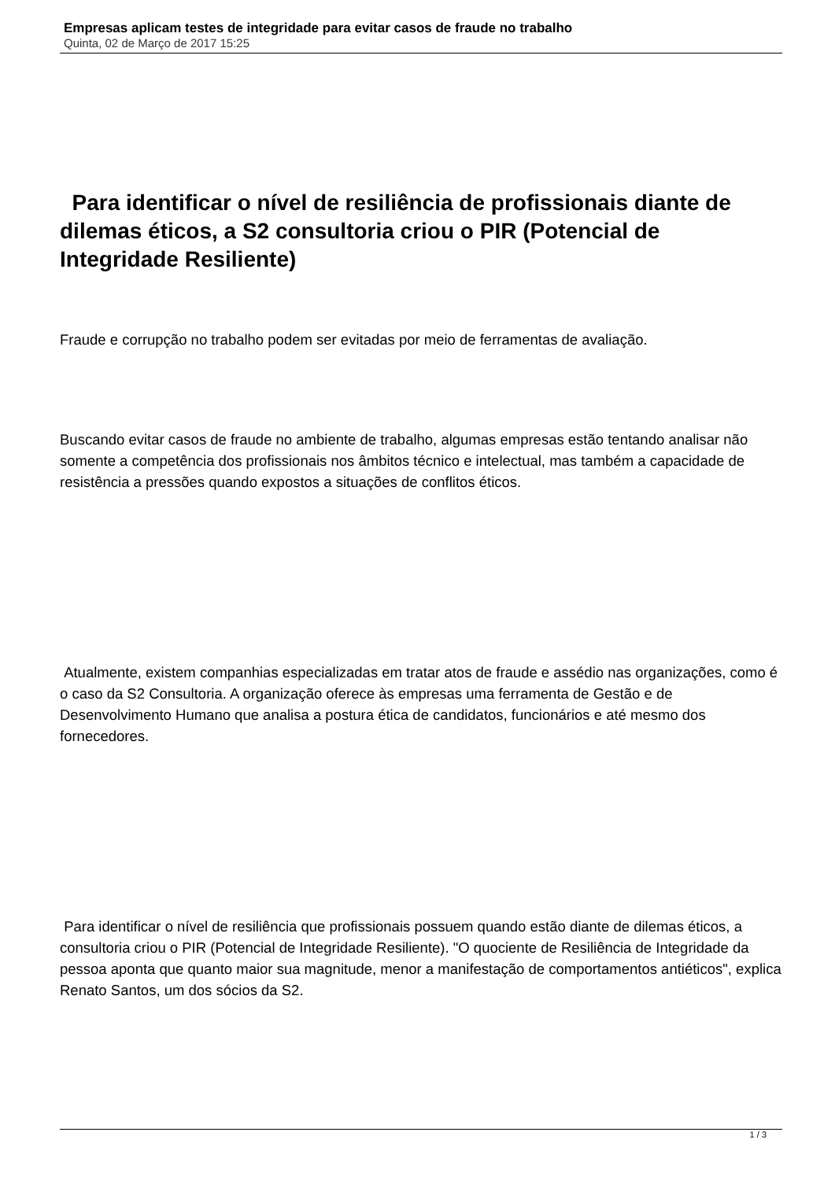Empresas aplicam testes de integridade para evitar casos de fraude no trabalho
Quinta, 02 de Março de 2017 15:25
Para identificar o nível de resiliência de profissionais diante de dilemas éticos, a S2 consultoria criou o PIR (Potencial de Integridade Resiliente)
Fraude e corrupção no trabalho podem ser evitadas por meio de ferramentas de avaliação.
Buscando evitar casos de fraude no ambiente de trabalho, algumas empresas estão tentando analisar não somente a competência dos profissionais nos âmbitos técnico e intelectual, mas também a capacidade de resistência a pressões quando expostos a situações de conflitos éticos.
Atualmente, existem companhias especializadas em tratar atos de fraude e assédio nas organizações, como é o caso da S2 Consultoria. A organização oferece às empresas uma ferramenta de Gestão e de Desenvolvimento Humano que analisa a postura ética de candidatos, funcionários e até mesmo dos fornecedores.
Para identificar o nível de resiliência que profissionais possuem quando estão diante de dilemas éticos, a consultoria criou o PIR (Potencial de Integridade Resiliente). "O quociente de Resiliência de Integridade da pessoa aponta que quanto maior sua magnitude, menor a manifestação de comportamentos antiéticos", explica Renato Santos, um dos sócios da S2.
1 / 3